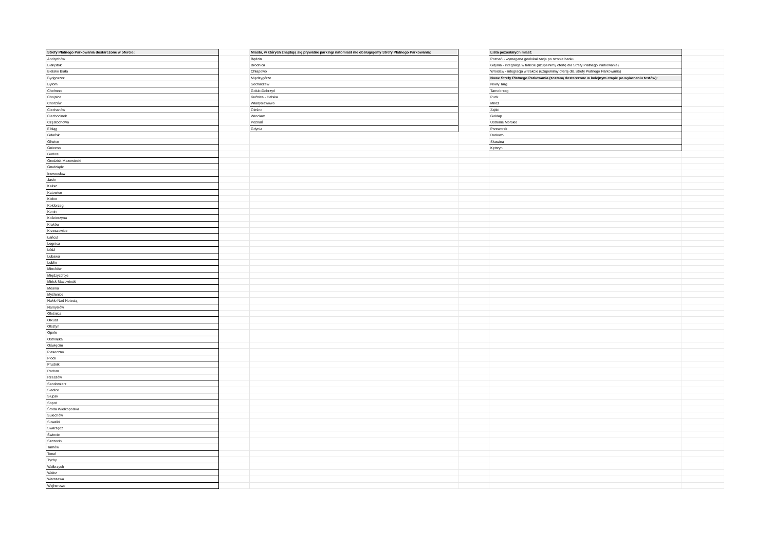| Strefy Płatnego Parkowania dostarczone w ofercie: | | Miasta, w których znajdują się prywatne parkingi natomiast nie obsługujemy Strefy Płatnego Parkowania: | | Lista pozostałych miast: | |
| Andrychów | | Będzin | | Poznań - wymagana geolokalizacja po stronie banku | |
| Białystok | | Brodnica | | Gdynia - integracja w trakcie (uzupełnimy ofertę dla Strefy Płatnego Parkowania) | |
| Bielsko Biała | | Chłapowo | | Wrocław - integracja w trakcie (uzupełnimy ofertę dla Strefy Płatnego Parkowania) | |
| Bydgoszcz | | Międzygórze | | Nowe Strefy Płatnego Parkowania (zostaną dostarczone w kolejnym etapie po wykonaniu testów): | |
| Bytom | | Sochaczew | | Nowy Targ | |
| Chełmno | | Golub-Dobrzyń | | Tarnobrzeg | |
| Chojnice | | Kuźnica - Helska | | Puck | |
| Chorzów | | Władysławowo | | Milicz | |
| Ciechanów | | Oleśno | | Ząbki | |
| Ciechocinek | | Wrocław | | Gołdap | |
| Częstochowa | | Poznań | | Ustronie Morskie | |
| Elbląg | | Gdynia | | Przeworsk | |
| Gdańsk | | | | Darłowo | |
| Gliwice | | | | Skawina | |
| Gniezno | | | | Kętrzyn | |
| Gorlice | | | | | |
| Grodzisk Mazowiecki | | | | | |
| Grudziądz | | | | | |
| Inowrocław | | | | | |
| Jasło | | | | | |
| Kalisz | | | | | |
| Katowice | | | | | |
| Kielce | | | | | |
| Kołobrzeg | | | | | |
| Konin | | | | | |
| Kościerzyna | | | | | |
| Kraków | | | | | |
| Krzeszowice | | | | | |
| Łańcut | | | | | |
| Legnica | | | | | |
| Łódź | | | | | |
| Lubawa | | | | | |
| Lublin | | | | | |
| Miechów | | | | | |
| Międzyzdroje | | | | | |
| Mińsk Mazowiecki | | | | | |
| Mosina | | | | | |
| Myślenice | | | | | |
| Nakło Nad Notecią | | | | | |
| Namysłów | | | | | |
| Oleśnica | | | | | |
| Olkusz | | | | | |
| Olsztyn | | | | | |
| Opole | | | | | |
| Ostrołęka | | | | | |
| Oświęcim | | | | | |
| Piaseczno | | | | | |
| Płock | | | | | |
| Prudnik | | | | | |
| Radom | | | | | |
| Rzeszów | | | | | |
| Sandomierz | | | | | |
| Siedlce | | | | | |
| Słupsk | | | | | |
| Sopot | | | | | |
| Środa Wielkopolska | | | | | |
| Sulechów | | | | | |
| Suwałki | | | | | |
| Swarzędz | | | | | |
| Świecie | | | | | |
| Szczecin | | | | | |
| Tarnów | | | | | |
| Toruń | | | | | |
| Tychy | | | | | |
| Wałbrzych | | | | | |
| Wałcz | | | | | |
| Warszawa | | | | | |
| Wejherowo | | | | | |